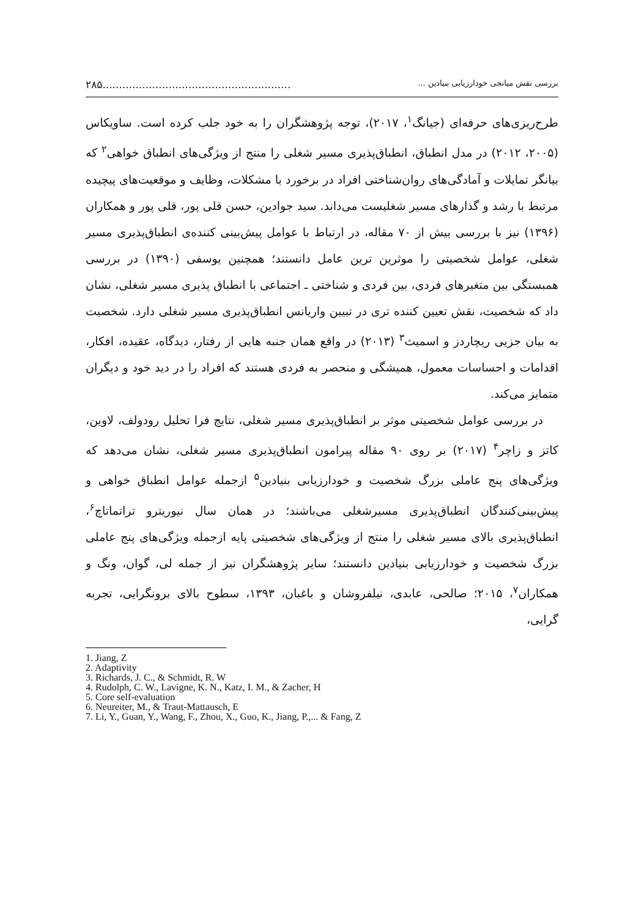بررسی نقش میانجی خودارزیابی بنیادین ............................................................۲۸۵
طرح‌ریزی‌های حرفه‌ای (جیانگ<sup>۱</sup>، ۲۰۱۷)، توجه پژوهشگران را به خود جلب کرده است. ساویکاس (۲۰۰۵، ۲۰۱۲) در مدل انطباق، انطباق‌پذیری مسیر شغلی را منتج از ویژگی‌های انطباق خواهی<sup>۲</sup> که بیانگر تمایلات و آمادگی‌های روان‌شناختی افراد در برخورد با مشکلات، وظایف و موقعیت‌های پیچیده مرتبط با رشد و گذارهای مسیر شغلیست می‌داند. سید جوادین، حسن قلی پور، قلی پور و همکاران (۱۳۹۶) نیز با بررسی بیش از ۷۰ مقاله، در ارتباط با عوامل پیش‌بینی کننده‌ی انطباق‌پذیری مسیر شغلی، عوامل شخصیتی را موثرین ترین عامل دانستند؛ همچنین یوسفی (۱۳۹۰) در بررسی همبستگی بین متغیرهای فردی، بین فردی و شناختی ـ اجتماعی با انطباق پذیری مسیر شغلی، نشان داد که شخصیت، نقش تعیین کننده تری در تبیین واریانس انطباق‌پذیری مسیر شغلی دارد. شخصیت به بیان جزیی ریچاردز و اسمیث<sup>۳</sup> (۲۰۱۳) در واقع همان جنبه هایی از رفتار، دیدگاه، عقیده، افکار، اقدامات و احساسات معمول، همیشگی و منحصر به فردی هستند که افراد را در دید خود و دیگران متمایز می‌کند.
در بررسی عوامل شخصیتی موثر بر انطباق‌پذیری مسیر شغلی، نتایج فرا تحلیل رودولف، لاوین، کاتز و زاچر<sup>۴</sup> (۲۰۱۷) بر روی ۹۰ مقاله پیرامون انطباق‌پذیری مسیر شغلی، نشان می‌دهد که ویژگی‌های پنج عاملی بزرگ شخصیت و خودارزیابی بنیادین<sup>۵</sup> ازجمله عوامل انطباق خواهی و پیش‌بینی‌کنندگان انطباق‌پذیری مسیرشغلی می‌باشند؛ در همان سال نیوریترو تراتماتاچ<sup>۶</sup>، انطباق‌پذیری بالای مسیر شغلی را منتج از ویژگی‌های شخصیتی پایه ازجمله ویژگی‌های پنج عاملی بزرگ شخصیت و خودارزیابی بنیادین دانستند؛ سایر پژوهشگران نیز از جمله لی، گوان، ونگ و همکاران<sup>۷</sup>، ۲۰۱۵؛ صالحی، عابدی، نیلفروشان و باغبان، ۱۳۹۳، سطوح بالای برونگرایی، تجربه گرایی،
1. Jiang, Z
2. Adaptivity
3. Richards, J. C., & Schmidt, R. W
4. Rudolph, C. W., Lavigne, K. N., Katz, I. M., & Zacher, H
5. Core self-evaluation
6. Neureiter, M., & Traut-Mattausch, E
7. Li, Y., Guan, Y., Wang, F., Zhou, X., Guo, K., Jiang, P.,... & Fang, Z